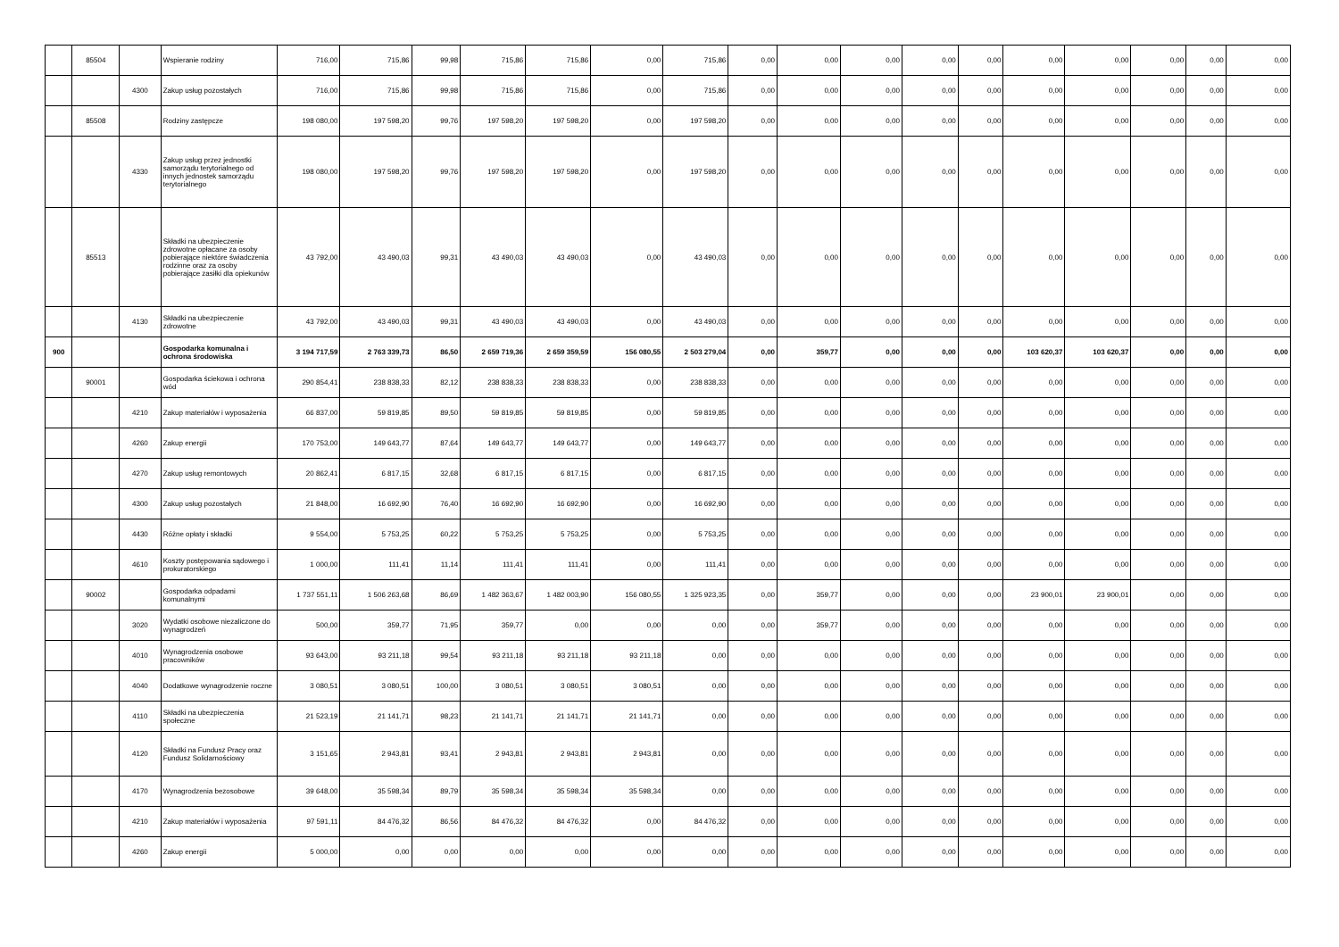| | 85504 | | Wspieranie rodziny | 716,00 | 715,86 | 99,98 | 715,86 | 715,86 | 0,00 | 715,86 | 0,00 | 0,00 | 0,00 | 0,00 | 0,00 | 0,00 | 0,00 | 0,00 | 0,00 | 0,00 |
| | | 4300 | Zakup usług pozostałych | 716,00 | 715,86 | 99,98 | 715,86 | 715,86 | 0,00 | 715,86 | 0,00 | 0,00 | 0,00 | 0,00 | 0,00 | 0,00 | 0,00 | 0,00 | 0,00 | 0,00 |
| | 85508 | | Rodziny zastępcze | 198 080,00 | 197 598,20 | 99,76 | 197 598,20 | 197 598,20 | 0,00 | 197 598,20 | 0,00 | 0,00 | 0,00 | 0,00 | 0,00 | 0,00 | 0,00 | 0,00 | 0,00 | 0,00 |
| | | 4330 | Zakup usług przez jednostki samorządu terytorialnego od innych jednostek samorządu terytorialnego | 198 080,00 | 197 598,20 | 99,76 | 197 598,20 | 197 598,20 | 0,00 | 197 598,20 | 0,00 | 0,00 | 0,00 | 0,00 | 0,00 | 0,00 | 0,00 | 0,00 | 0,00 | 0,00 |
| | 85513 | | Składki na ubezpieczenie zdrowotne opłacane za osoby pobierające niektóre świadczenia rodzinne oraz za osoby pobierające zasiłki dla opiekunów | 43 792,00 | 43 490,03 | 99,31 | 43 490,03 | 43 490,03 | 0,00 | 43 490,03 | 0,00 | 0,00 | 0,00 | 0,00 | 0,00 | 0,00 | 0,00 | 0,00 | 0,00 | 0,00 |
| | | 4130 | Składki na ubezpieczenie zdrowotne | 43 792,00 | 43 490,03 | 99,31 | 43 490,03 | 43 490,03 | 0,00 | 43 490,03 | 0,00 | 0,00 | 0,00 | 0,00 | 0,00 | 0,00 | 0,00 | 0,00 | 0,00 | 0,00 |
| 900 | | | Gospodarka komunalna i ochrona środowiska | 3 194 717,59 | 2 763 339,73 | 86,50 | 2 659 719,36 | 2 659 359,59 | 156 080,55 | 2 503 279,04 | 0,00 | 359,77 | 0,00 | 0,00 | 0,00 | 103 620,37 | 103 620,37 | 0,00 | 0,00 | 0,00 |
| | 90001 | | Gospodarka ściekowa i ochrona wód | 290 854,41 | 238 838,33 | 82,12 | 238 838,33 | 238 838,33 | 0,00 | 238 838,33 | 0,00 | 0,00 | 0,00 | 0,00 | 0,00 | 0,00 | 0,00 | 0,00 | 0,00 | 0,00 |
| | | 4210 | Zakup materiałów i wyposażenia | 66 837,00 | 59 819,85 | 89,50 | 59 819,85 | 59 819,85 | 0,00 | 59 819,85 | 0,00 | 0,00 | 0,00 | 0,00 | 0,00 | 0,00 | 0,00 | 0,00 | 0,00 | 0,00 |
| | | 4260 | Zakup energii | 170 753,00 | 149 643,77 | 87,64 | 149 643,77 | 149 643,77 | 0,00 | 149 643,77 | 0,00 | 0,00 | 0,00 | 0,00 | 0,00 | 0,00 | 0,00 | 0,00 | 0,00 | 0,00 |
| | | 4270 | Zakup usług remontowych | 20 862,41 | 6 817,15 | 32,68 | 6 817,15 | 6 817,15 | 0,00 | 6 817,15 | 0,00 | 0,00 | 0,00 | 0,00 | 0,00 | 0,00 | 0,00 | 0,00 | 0,00 | 0,00 |
| | | 4300 | Zakup usług pozostałych | 21 848,00 | 16 692,90 | 76,40 | 16 692,90 | 16 692,90 | 0,00 | 16 692,90 | 0,00 | 0,00 | 0,00 | 0,00 | 0,00 | 0,00 | 0,00 | 0,00 | 0,00 | 0,00 |
| | | 4430 | Różne opłaty i składki | 9 554,00 | 5 753,25 | 60,22 | 5 753,25 | 5 753,25 | 0,00 | 5 753,25 | 0,00 | 0,00 | 0,00 | 0,00 | 0,00 | 0,00 | 0,00 | 0,00 | 0,00 | 0,00 |
| | | 4610 | Koszty postępowania sądowego i prokuratorskiego | 1 000,00 | 111,41 | 11,14 | 111,41 | 111,41 | 0,00 | 111,41 | 0,00 | 0,00 | 0,00 | 0,00 | 0,00 | 0,00 | 0,00 | 0,00 | 0,00 | 0,00 |
| | 90002 | | Gospodarka odpadami komunalnymi | 1 737 551,11 | 1 506 263,68 | 86,69 | 1 482 363,67 | 1 482 003,90 | 156 080,55 | 1 325 923,35 | 0,00 | 359,77 | 0,00 | 0,00 | 0,00 | 23 900,01 | 23 900,01 | 0,00 | 0,00 | 0,00 |
| | | 3020 | Wydatki osobowe niezaliczone do wynagrodzeń | 500,00 | 359,77 | 71,95 | 359,77 | 0,00 | 0,00 | 0,00 | 0,00 | 359,77 | 0,00 | 0,00 | 0,00 | 0,00 | 0,00 | 0,00 | 0,00 | 0,00 |
| | | 4010 | Wynagrodzenia osobowe pracowników | 93 643,00 | 93 211,18 | 99,54 | 93 211,18 | 93 211,18 | 93 211,18 | 0,00 | 0,00 | 0,00 | 0,00 | 0,00 | 0,00 | 0,00 | 0,00 | 0,00 | 0,00 | 0,00 |
| | | 4040 | Dodatkowe wynagrodzenie roczne | 3 080,51 | 3 080,51 | 100,00 | 3 080,51 | 3 080,51 | 3 080,51 | 0,00 | 0,00 | 0,00 | 0,00 | 0,00 | 0,00 | 0,00 | 0,00 | 0,00 | 0,00 | 0,00 |
| | | 4110 | Składki na ubezpieczenia społeczne | 21 523,19 | 21 141,71 | 98,23 | 21 141,71 | 21 141,71 | 21 141,71 | 0,00 | 0,00 | 0,00 | 0,00 | 0,00 | 0,00 | 0,00 | 0,00 | 0,00 | 0,00 | 0,00 |
| | | 4120 | Składki na Fundusz Pracy oraz Fundusz Solidarnościowy | 3 151,65 | 2 943,81 | 93,41 | 2 943,81 | 2 943,81 | 2 943,81 | 0,00 | 0,00 | 0,00 | 0,00 | 0,00 | 0,00 | 0,00 | 0,00 | 0,00 | 0,00 | 0,00 |
| | | 4170 | Wynagrodzenia bezosobowe | 39 648,00 | 35 598,34 | 89,79 | 35 598,34 | 35 598,34 | 35 598,34 | 0,00 | 0,00 | 0,00 | 0,00 | 0,00 | 0,00 | 0,00 | 0,00 | 0,00 | 0,00 | 0,00 |
| | | 4210 | Zakup materiałów i wyposażenia | 97 591,11 | 84 476,32 | 86,56 | 84 476,32 | 84 476,32 | 0,00 | 84 476,32 | 0,00 | 0,00 | 0,00 | 0,00 | 0,00 | 0,00 | 0,00 | 0,00 | 0,00 | 0,00 |
| | | 4260 | Zakup energii | 5 000,00 | 0,00 | 0,00 | 0,00 | 0,00 | 0,00 | 0,00 | 0,00 | 0,00 | 0,00 | 0,00 | 0,00 | 0,00 | 0,00 | 0,00 | 0,00 | 0,00 |